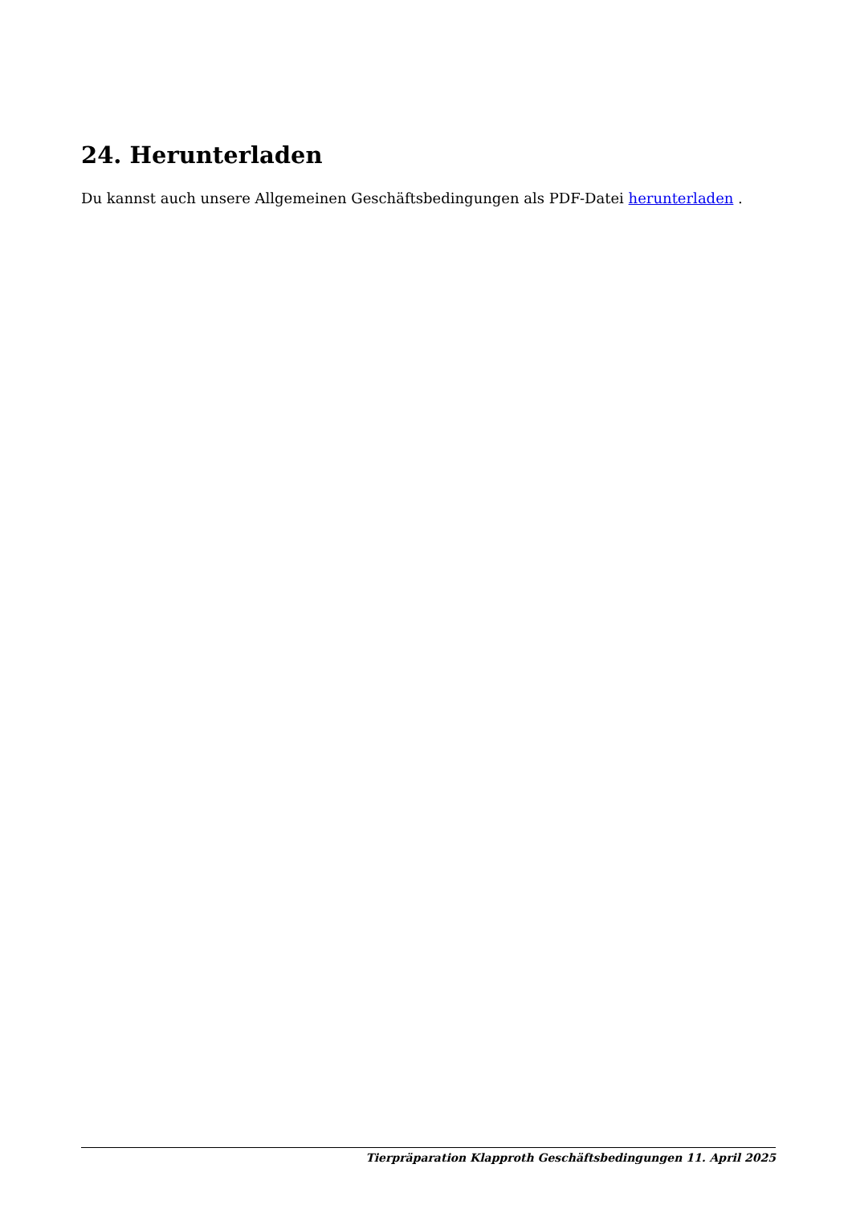24. Herunterladen
Du kannst auch unsere Allgemeinen Geschäftsbedingungen als PDF-Datei herunterladen .
Tierpräparation Klapproth Geschäftsbedingungen 11. April 2025